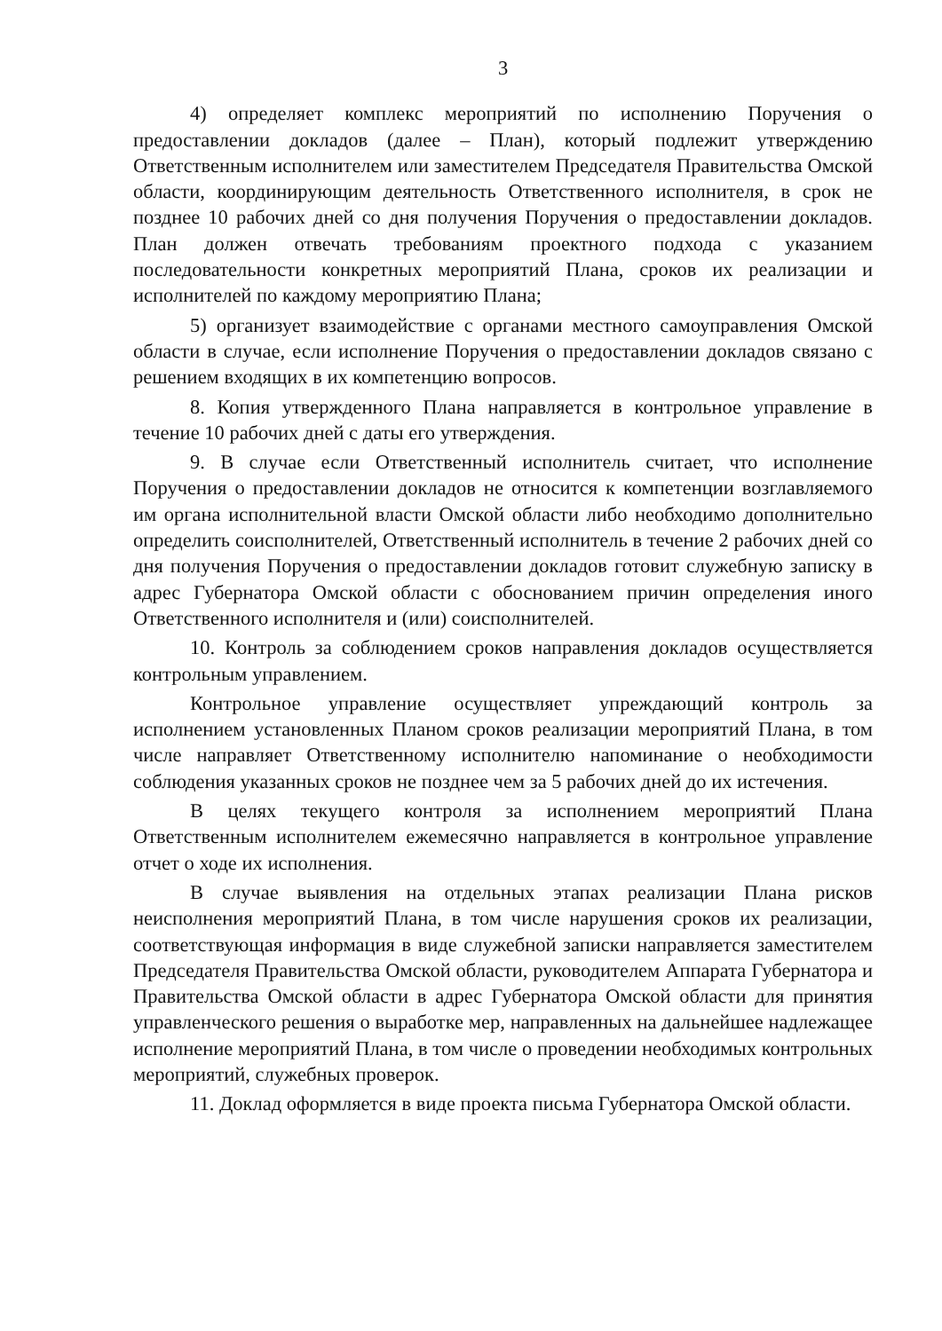3
4) определяет комплекс мероприятий по исполнению Поручения о предоставлении докладов (далее – План), который подлежит утверждению Ответственным исполнителем или заместителем Председателя Правительства Омской области, координирующим деятельность Ответственного исполнителя, в срок не позднее 10 рабочих дней со дня получения Поручения о предоставлении докладов. План должен отвечать требованиям проектного подхода с указанием последовательности конкретных мероприятий Плана, сроков их реализации и исполнителей по каждому мероприятию Плана;
5) организует взаимодействие с органами местного самоуправления Омской области в случае, если исполнение Поручения о предоставлении докладов связано с решением входящих в их компетенцию вопросов.
8. Копия утвержденного Плана направляется в контрольное управление в течение 10 рабочих дней с даты его утверждения.
9. В случае если Ответственный исполнитель считает, что исполнение Поручения о предоставлении докладов не относится к компетенции возглавляемого им органа исполнительной власти Омской области либо необходимо дополнительно определить соисполнителей, Ответственный исполнитель в течение 2 рабочих дней со дня получения Поручения о предоставлении докладов готовит служебную записку в адрес Губернатора Омской области с обоснованием причин определения иного Ответственного исполнителя и (или) соисполнителей.
10. Контроль за соблюдением сроков направления докладов осуществляется контрольным управлением.
Контрольное управление осуществляет упреждающий контроль за исполнением установленных Планом сроков реализации мероприятий Плана, в том числе направляет Ответственному исполнителю напоминание о необходимости соблюдения указанных сроков не позднее чем за 5 рабочих дней до их истечения.
В целях текущего контроля за исполнением мероприятий Плана Ответственным исполнителем ежемесячно направляется в контрольное управление отчет о ходе их исполнения.
В случае выявления на отдельных этапах реализации Плана рисков неисполнения мероприятий Плана, в том числе нарушения сроков их реализации, соответствующая информация в виде служебной записки направляется заместителем Председателя Правительства Омской области, руководителем Аппарата Губернатора и Правительства Омской области в адрес Губернатора Омской области для принятия управленческого решения о выработке мер, направленных на дальнейшее надлежащее исполнение мероприятий Плана, в том числе о проведении необходимых контрольных мероприятий, служебных проверок.
11. Доклад оформляется в виде проекта письма Губернатора Омской области.